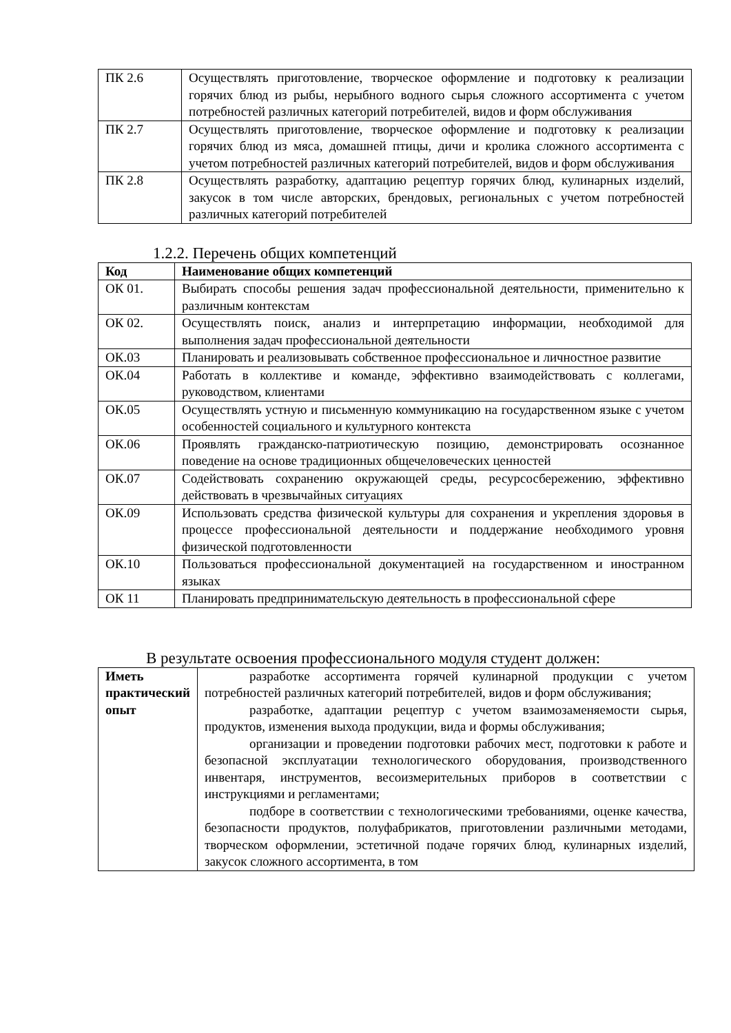| ПК 2.6 | Осуществлять приготовление, творческое оформление и подготовку к реализации горячих блюд из рыбы, нерыбного водного сырья сложного ассортимента с учетом потребностей различных категорий потребителей, видов и форм обслуживания |
| ПК 2.7 | Осуществлять приготовление, творческое оформление и подготовку к реализации горячих блюд из мяса, домашней птицы, дичи и кролика сложного ассортимента с учетом потребностей различных категорий потребителей, видов и форм обслуживания |
| ПК 2.8 | Осуществлять разработку, адаптацию рецептур горячих блюд, кулинарных изделий, закусок в том числе авторских, брендовых, региональных с учетом потребностей различных категорий потребителей |
1.2.2. Перечень общих компетенций
| Код | Наименование общих компетенций |
| --- | --- |
| ОК 01. | Выбирать способы решения задач профессиональной деятельности, применительно к различным контекстам |
| ОК 02. | Осуществлять поиск, анализ и интерпретацию информации, необходимой для выполнения задач профессиональной деятельности |
| ОК.03 | Планировать и реализовывать собственное профессиональное и личностное развитие |
| ОК.04 | Работать в коллективе и команде, эффективно взаимодействовать с коллегами, руководством, клиентами |
| ОК.05 | Осуществлять устную и письменную коммуникацию на государственном языке с учетом особенностей социального и культурного контекста |
| ОК.06 | Проявлять гражданско-патриотическую позицию, демонстрировать осознанное поведение на основе традиционных общечеловеческих ценностей |
| ОК.07 | Содействовать сохранению окружающей среды, ресурсосбережению, эффективно действовать в чрезвычайных ситуациях |
| ОК.09 | Использовать средства физической культуры для сохранения и укрепления здоровья в процессе профессиональной деятельности и поддержание необходимого уровня физической подготовленности |
| ОК.10 | Пользоваться профессиональной документацией на государственном и иностранном языках |
| ОК 11 | Планировать предпринимательскую деятельность в профессиональной сфере |
В результате освоения профессионального модуля студент должен:
| Иметь практический опыт | разработке ассортимента горячей кулинарной продукции с учетом потребностей различных категорий потребителей, видов и форм обслуживания; разработке, адаптации рецептур с учетом взаимозаменяемости сырья, продуктов, изменения выхода продукции, вида и формы обслуживания; организации и проведении подготовки рабочих мест, подготовки к работе и безопасной эксплуатации технологического оборудования, производственного инвентаря, инструментов, весоизмерительных приборов в соответствии с инструкциями и регламентами; подборе в соответствии с технологическими требованиями, оценке качества, безопасности продуктов, полуфабрикатов, приготовлении различными методами, творческом оформлении, эстетичной подаче горячих блюд, кулинарных изделий, закусок сложного ассортимента, в том |